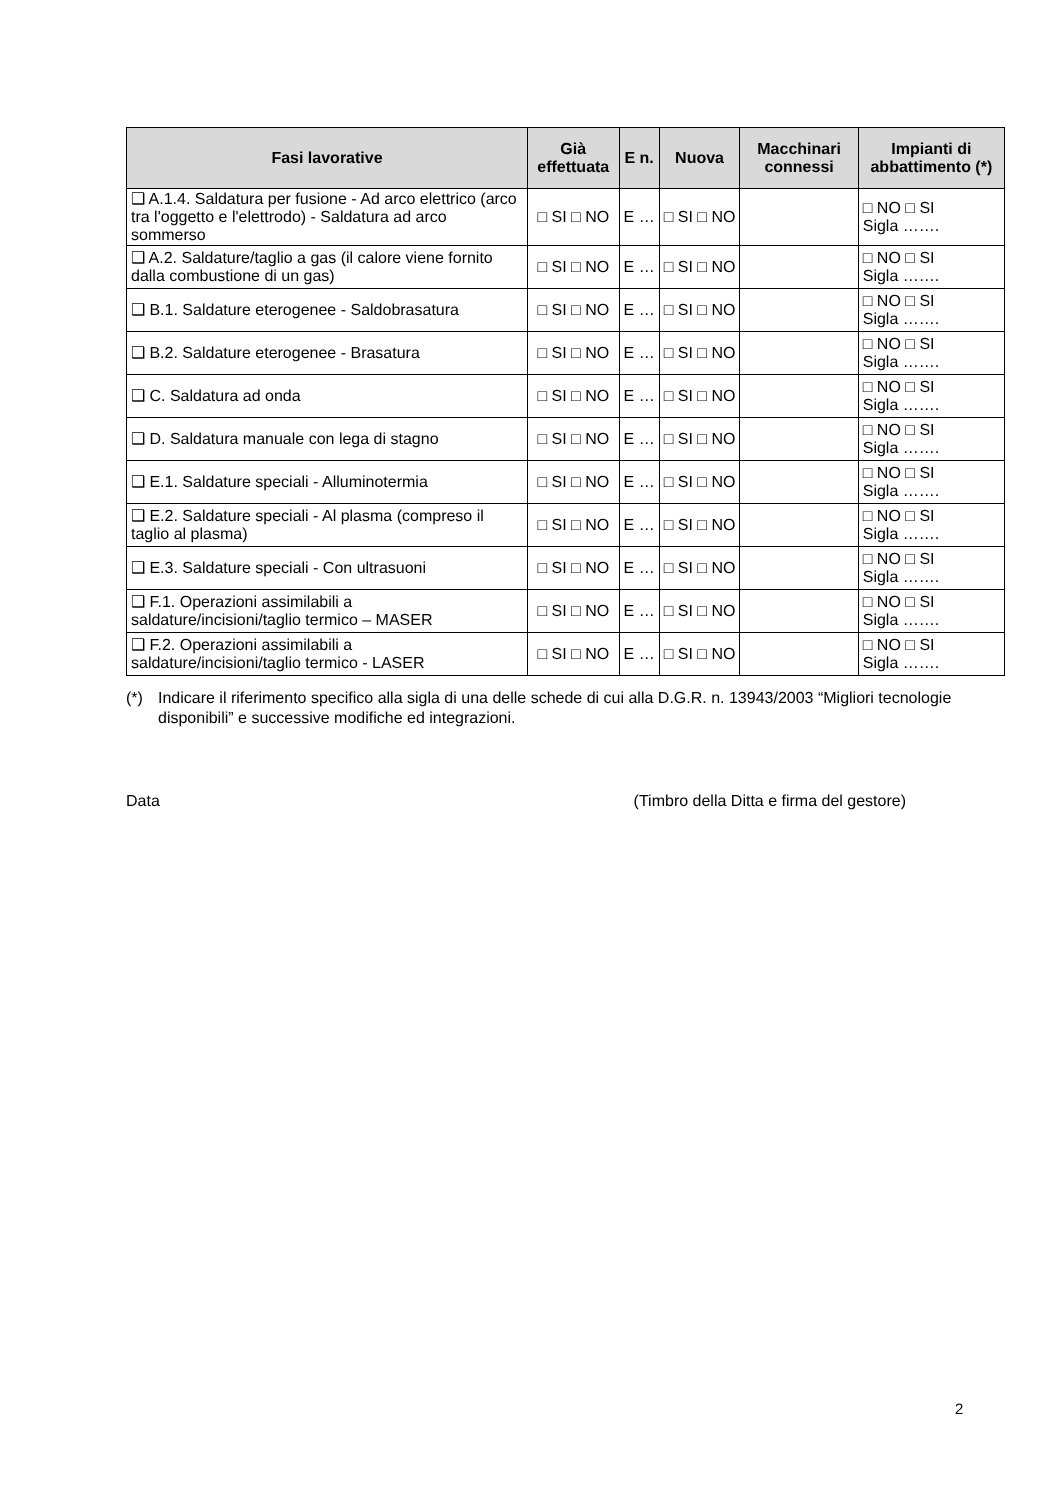| Fasi lavorative | Già effettuata | E n. | Nuova | Macchinari connessi | Impianti di abbattimento (*) |
| --- | --- | --- | --- | --- | --- |
| ❑ A.1.4. Saldatura per fusione - Ad arco elettrico (arco tra l'oggetto e l'elettrodo) - Saldatura ad arco sommerso | □ SI □ NO | E … | □ SI □ NO | | □ NO □ SI Sigla ……. |
| ❑ A.2. Saldature/taglio a gas (il calore viene fornito dalla combustione di un gas) | □ SI □ NO | E … | □ SI □ NO | | □ NO □ SI Sigla ……. |
| ❑ B.1. Saldature eterogenee - Saldobrasatura | □ SI □ NO | E … | □ SI □ NO | | □ NO □ SI Sigla ……. |
| ❑ B.2. Saldature eterogenee - Brasatura | □ SI □ NO | E … | □ SI □ NO | | □ NO □ SI Sigla ……. |
| ❑ C. Saldatura ad onda | □ SI □ NO | E … | □ SI □ NO | | □ NO □ SI Sigla ……. |
| ❑ D. Saldatura manuale con lega di stagno | □ SI □ NO | E … | □ SI □ NO | | □ NO □ SI Sigla ……. |
| ❑ E.1. Saldature speciali - Alluminotermia | □ SI □ NO | E … | □ SI □ NO | | □ NO □ SI Sigla ……. |
| ❑ E.2. Saldature speciali - Al plasma (compreso il taglio al plasma) | □ SI □ NO | E … | □ SI □ NO | | □ NO □ SI Sigla ……. |
| ❑ E.3. Saldature speciali - Con ultrasuoni | □ SI □ NO | E … | □ SI □ NO | | □ NO □ SI Sigla ……. |
| ❑ F.1. Operazioni assimilabili a saldature/incisioni/taglio termico – MASER | □ SI □ NO | E … | □ SI □ NO | | □ NO □ SI Sigla ……. |
| ❑ F.2. Operazioni assimilabili a saldature/incisioni/taglio termico - LASER | □ SI □ NO | E … | □ SI □ NO | | □ NO □ SI Sigla ……. |
(*) Indicare il riferimento specifico alla sigla di una delle schede di cui alla D.G.R. n. 13943/2003 “Migliori tecnologie disponibili” e successive modifiche ed integrazioni.
Data (Timbro della Ditta e firma del gestore)
2